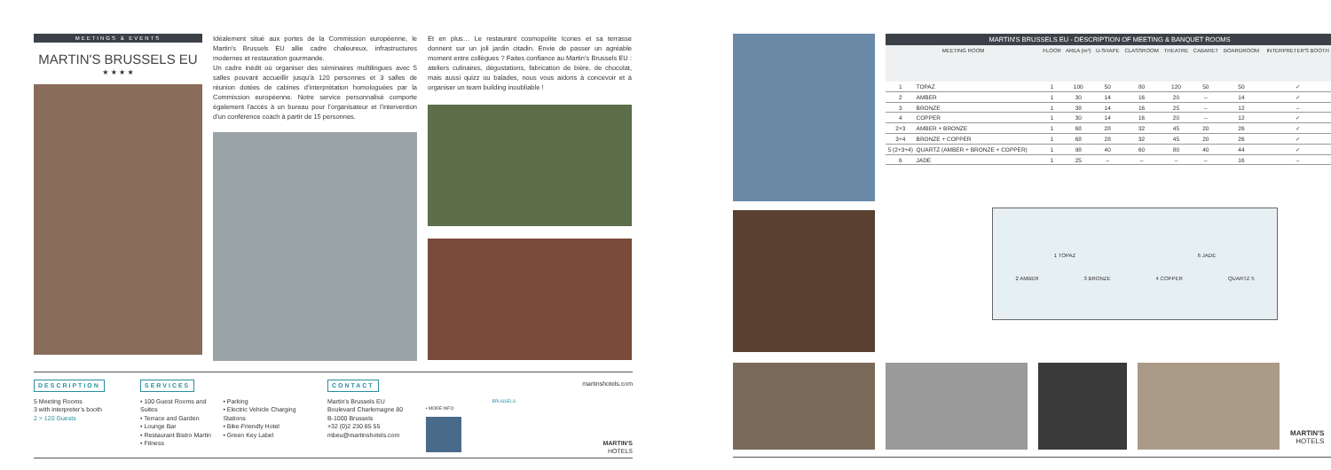MEETINGS & EVENTS
MARTIN'S BRUSSELS EU
★ ★ ★ ★
Idéalement situé aux portes de la Commission européenne, le Martin’s Brussels EU allie cadre chaleureux, infrastructures modernes et restauration gourmande.
Un cadre inédit où organiser des séminaires multilingues avec 5 salles pouvant accueillir jusqu’à 120 personnes et 3 salles de réunion dotées de cabines d’interprétation homologuées par la Commission européenne. Notre service personnalisé comporte également l’accès à un bureau pour l’organisateur et l’intervention d’un conférence coach à partir de 15 personnes.
Et en plus… Le restaurant cosmopolite Icones et sa terrasse donnent sur un joli jardin citadin. Envie de passer un agréable moment entre collègues ? Faites confiance au Martin’s Brussels EU : ateliers culinaires, dégustations, fabrication de bière, de chocolat, mais aussi quizz ou balades, nous vous aidons à concevoir et à organiser un team building inoubliable !
DESCRIPTION
5 Meeting Rooms
3 with interpreter’s booth
2 > 120 Guests
SERVICES
• 100 Guest Rooms and Suites
• Terrace and Garden
• Lounge Bar
• Restaurant Bistro Martin
• Fitness
• Parking
• Electric Vehicle Charging Stations
• Bike-Friendly Hotel
• Green Key Label
CONTACT
Martin’s Brussels EU
Boulevard Charlemagne 80
B-1000 Brussels
+32 (0)2 230 85 55
mbeu@martinshotels.com
• MORE INFO
BRUSSELS
martinshotels.com
MARTIN'S
HOTELS
MARTIN'S BRUSSELS EU - DESCRIPTION OF MEETING & BANQUET ROOMS
| MEETING ROOM | | FLOOR | AREA (m²) | U-SHAPE | CLASSROOM | THEATRE | CABARET | BOARDROOM | INTERPRETER'S BOOTH |
| --- | --- | --- | --- | --- | --- | --- | --- | --- | --- |
| 1 | TOPAZ | 1 | 100 | 50 | 80 | 120 | 50 | 50 | ✓ |
| 2 | AMBER | 1 | 30 | 14 | 16 | 20 | – | 14 | ✓ |
| 3 | BRONZE | 1 | 38 | 14 | 16 | 25 | – | 12 | – |
| 4 | COPPER | 1 | 30 | 14 | 16 | 20 | – | 12 | ✓ |
| 2+3 | AMBER + BRONZE | 1 | 68 | 28 | 32 | 45 | 20 | 26 | ✓ |
| 3+4 | BRONZE + COPPER | 1 | 68 | 28 | 32 | 45 | 20 | 26 | ✓ |
| 5 (2+3+4) | QUARTZ (AMBER + BRONZE + COPPER) | 1 | 98 | 40 | 60 | 80 | 40 | 44 | ✓ |
| 6 | JADE | 1 | 25 | – | – | – | – | 16 | – |
1 TOPAZ 6 JADE
2 AMBER 3 BRONZE 4 COPPER QUARTZ 5
MARTIN'S
HOTELS